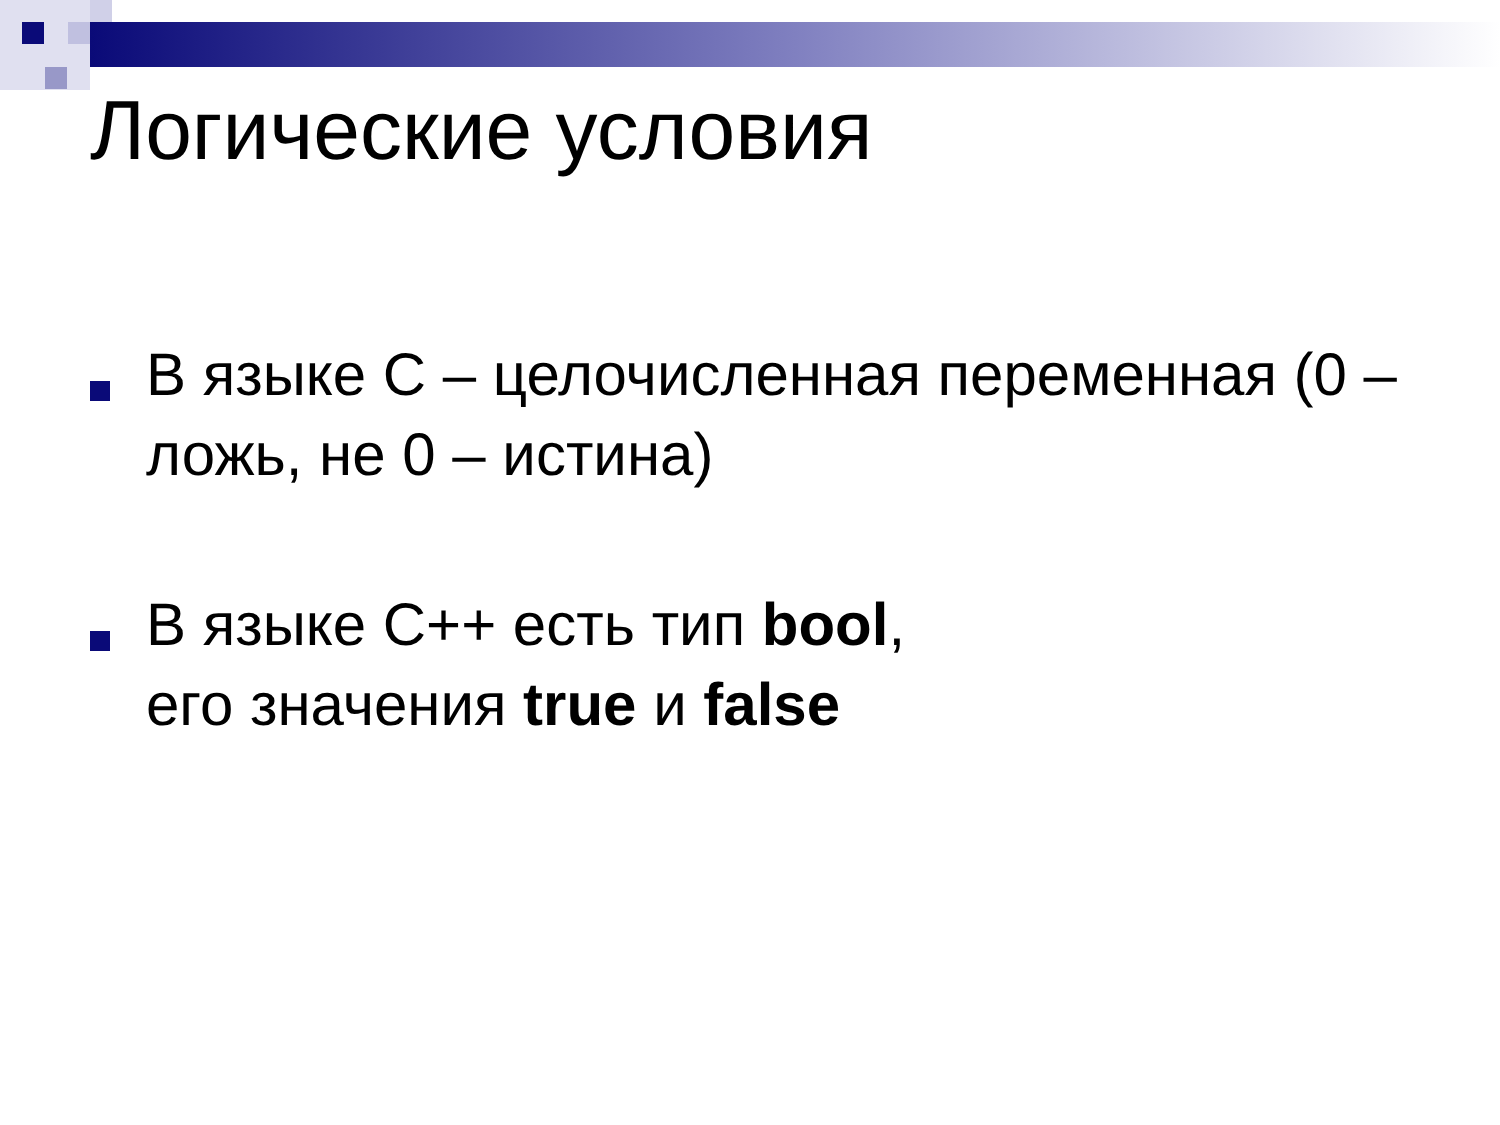Логические условия
В языке С – целочисленная переменная (0 – ложь, не 0 – истина)
В языке С++ есть тип bool,
его значения true и false